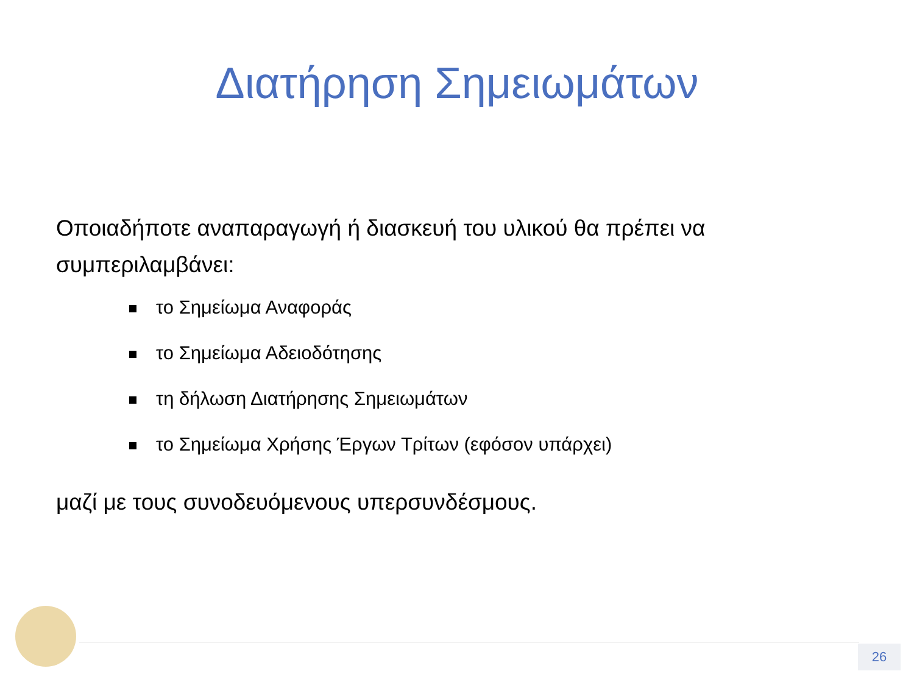Διατήρηση Σημειωμάτων
Οποιαδήποτε αναπαραγωγή ή διασκευή του υλικού θα πρέπει να συμπεριλαμβάνει:
το Σημείωμα Αναφοράς
το Σημείωμα Αδειοδότησης
τη δήλωση Διατήρησης Σημειωμάτων
το Σημείωμα Χρήσης Έργων Τρίτων (εφόσον υπάρχει)
μαζί με τους συνοδευόμενους υπερσυνδέσμους.
26